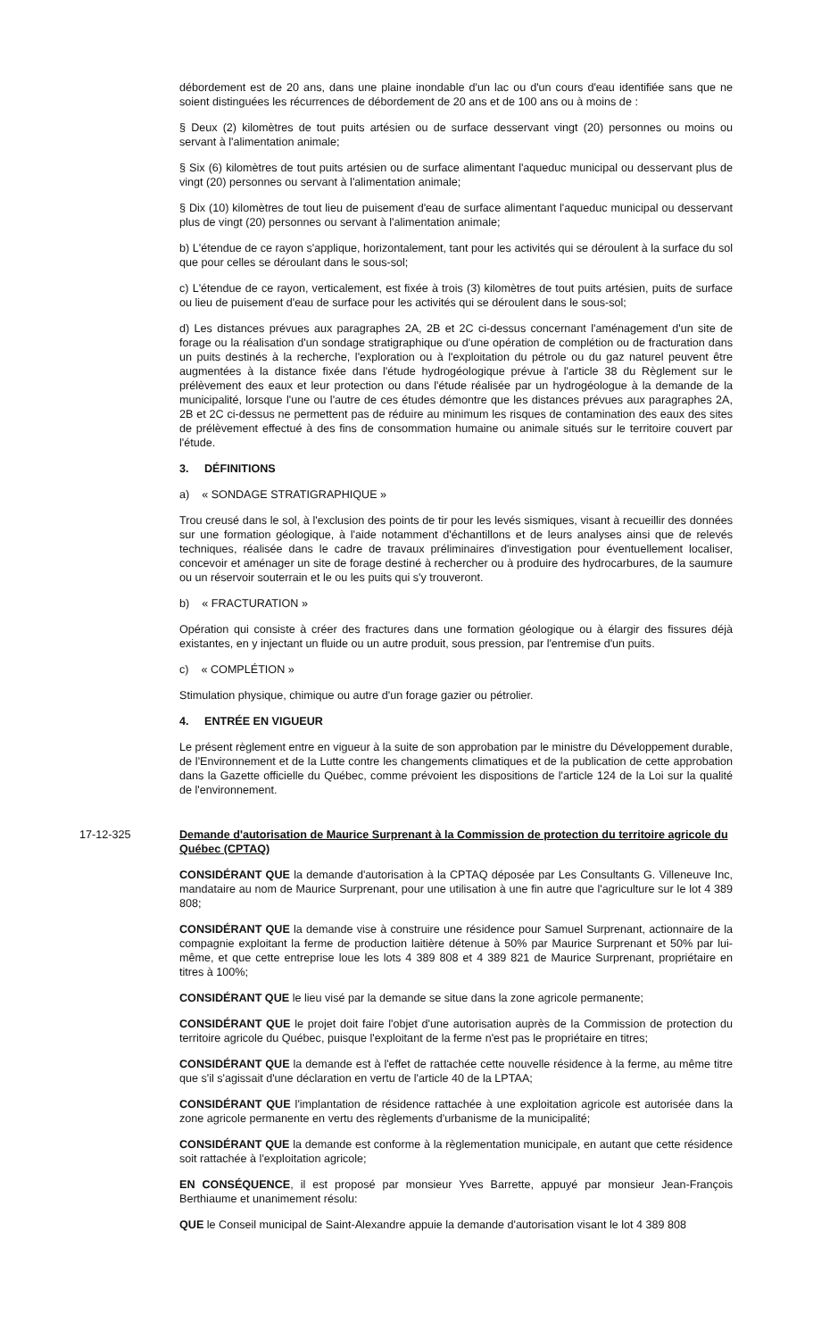débordement est de 20 ans, dans une plaine inondable d'un lac ou d'un cours d'eau identifiée sans que ne soient distinguées les récurrences de débordement de 20 ans et de 100 ans ou à moins de :
§ Deux (2) kilomètres de tout puits artésien ou de surface desservant vingt (20) personnes ou moins ou servant à l'alimentation animale;
§ Six (6) kilomètres de tout puits artésien ou de surface alimentant l'aqueduc municipal ou desservant plus de vingt (20) personnes ou servant à l'alimentation animale;
§ Dix (10) kilomètres de tout lieu de puisement d'eau de surface alimentant l'aqueduc municipal ou desservant plus de vingt (20) personnes ou servant à l'alimentation animale;
b) L'étendue de ce rayon s'applique, horizontalement, tant pour les activités qui se déroulent à la surface du sol que pour celles se déroulant dans le sous-sol;
c) L'étendue de ce rayon, verticalement, est fixée à trois (3) kilomètres de tout puits artésien, puits de surface ou lieu de puisement d'eau de surface pour les activités qui se déroulent dans le sous-sol;
d) Les distances prévues aux paragraphes 2A, 2B et 2C ci-dessus concernant l'aménagement d'un site de forage ou la réalisation d'un sondage stratigraphique ou d'une opération de complétion ou de fracturation dans un puits destinés à la recherche, l'exploration ou à l'exploitation du pétrole ou du gaz naturel peuvent être augmentées à la distance fixée dans l'étude hydrogéologique prévue à l'article 38 du Règlement sur le prélèvement des eaux et leur protection ou dans l'étude réalisée par un hydrogéologue à la demande de la municipalité, lorsque l'une ou l'autre de ces études démontre que les distances prévues aux paragraphes 2A, 2B et 2C ci-dessus ne permettent pas de réduire au minimum les risques de contamination des eaux des sites de prélèvement effectué à des fins de consommation humaine ou animale situés sur le territoire couvert par l'étude.
3. DÉFINITIONS
a) « SONDAGE STRATIGRAPHIQUE »
Trou creusé dans le sol, à l'exclusion des points de tir pour les levés sismiques, visant à recueillir des données sur une formation géologique, à l'aide notamment d'échantillons et de leurs analyses ainsi que de relevés techniques, réalisée dans le cadre de travaux préliminaires d'investigation pour éventuellement localiser, concevoir et aménager un site de forage destiné à rechercher ou à produire des hydrocarbures, de la saumure ou un réservoir souterrain et le ou les puits qui s'y trouveront.
b) « FRACTURATION »
Opération qui consiste à créer des fractures dans une formation géologique ou à élargir des fissures déjà existantes, en y injectant un fluide ou un autre produit, sous pression, par l'entremise d'un puits.
c) « COMPLÉTION »
Stimulation physique, chimique ou autre d'un forage gazier ou pétrolier.
4. ENTRÉE EN VIGUEUR
Le présent règlement entre en vigueur à la suite de son approbation par le ministre du Développement durable, de l'Environnement et de la Lutte contre les changements climatiques et de la publication de cette approbation dans la Gazette officielle du Québec, comme prévoient les dispositions de l'article 124 de la Loi sur la qualité de l'environnement.
17-12-325 Demande d'autorisation de Maurice Surprenant à la Commission de protection du territoire agricole du Québec (CPTAQ)
CONSIDÉRANT QUE la demande d'autorisation à la CPTAQ déposée par Les Consultants G. Villeneuve Inc, mandataire au nom de Maurice Surprenant, pour une utilisation à une fin autre que l'agriculture sur le lot 4 389 808;
CONSIDÉRANT QUE la demande vise à construire une résidence pour Samuel Surprenant, actionnaire de la compagnie exploitant la ferme de production laitière détenue à 50% par Maurice Surprenant et 50% par lui-même, et que cette entreprise loue les lots 4 389 808 et 4 389 821 de Maurice Surprenant, propriétaire en titres à 100%;
CONSIDÉRANT QUE le lieu visé par la demande se situe dans la zone agricole permanente;
CONSIDÉRANT QUE le projet doit faire l'objet d'une autorisation auprès de la Commission de protection du territoire agricole du Québec, puisque l'exploitant de la ferme n'est pas le propriétaire en titres;
CONSIDÉRANT QUE la demande est à l'effet de rattachée cette nouvelle résidence à la ferme, au même titre que s'il s'agissait d'une déclaration en vertu de l'article 40 de la LPTAA;
CONSIDÉRANT QUE l'implantation de résidence rattachée à une exploitation agricole est autorisée dans la zone agricole permanente en vertu des règlements d'urbanisme de la municipalité;
CONSIDÉRANT QUE la demande est conforme à la règlementation municipale, en autant que cette résidence soit rattachée à l'exploitation agricole;
EN CONSÉQUENCE, il est proposé par monsieur Yves Barrette, appuyé par monsieur Jean-François Berthiaume et unanimement résolu:
QUE le Conseil municipal de Saint-Alexandre appuie la demande d'autorisation visant le lot 4 389 808